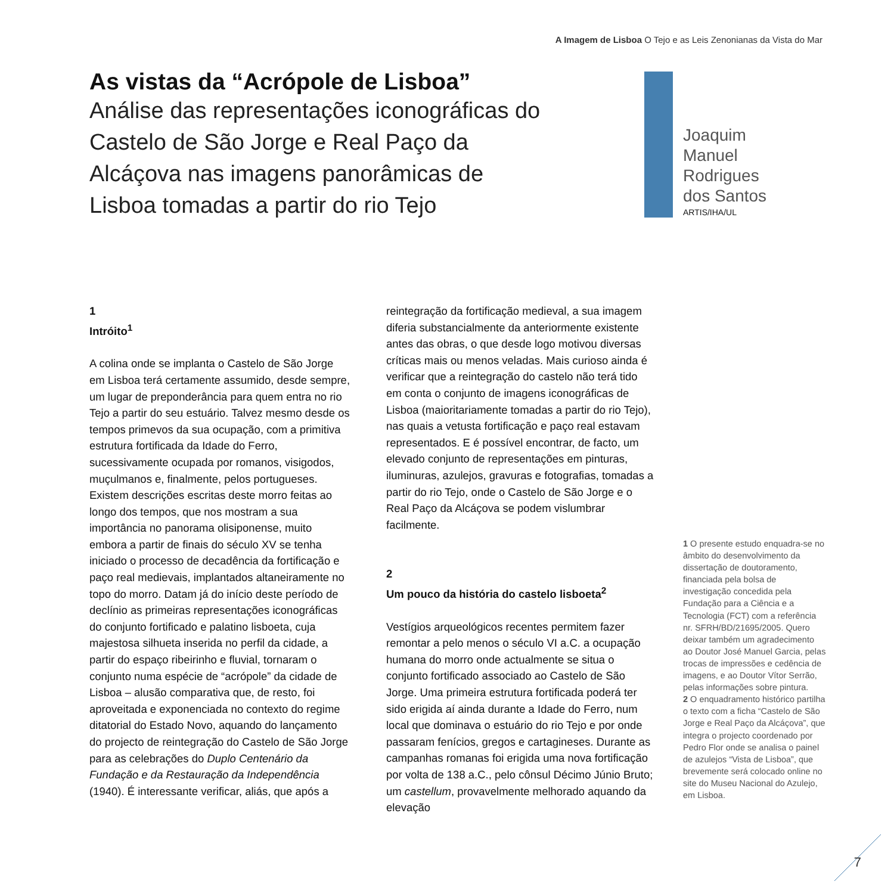A Imagem de Lisboa O Tejo e as Leis Zenonianas da Vista do Mar
As vistas da “Acrópole de Lisboa”
Análise das representações iconográficas do Castelo de São Jorge e Real Paço da Alcáçova nas imagens panorâmicas de Lisboa tomadas a partir do rio Tejo
Joaquim
Manuel
Rodrigues
dos Santos
ARTIS/IHA/UL
1
Intróito<sup>1</sup>
A colina onde se implanta o Castelo de São Jorge em Lisboa terá certamente assumido, desde sempre, um lugar de preponderância para quem entra no rio Tejo a partir do seu estuário. Talvez mesmo desde os tempos primevos da sua ocupação, com a primitiva estrutura fortificada da Idade do Ferro, sucessivamente ocupada por romanos, visigodos, muçulmanos e, finalmente, pelos portugueses. Existem descrições escritas deste morro feitas ao longo dos tempos, que nos mostram a sua importância no panorama olisiponense, muito embora a partir de finais do século XV se tenha iniciado o processo de decadência da fortificação e paço real medievais, implantados altaneiramente no topo do morro. Datam já do início deste período de declínio as primeiras representações iconográficas do conjunto fortificado e palatino lisboeta, cuja majestosa silhueta inserida no perfil da cidade, a partir do espaço ribeirinho e fluvial, tornaram o conjunto numa espécie de “acrópole” da cidade de Lisboa – alusão comparativa que, de resto, foi aproveitada e exponenciada no contexto do regime ditatorial do Estado Novo, aquando do lançamento do projecto de reintegração do Castelo de São Jorge para as celebrações do Duplo Centenário da Fundação e da Restauração da Independência (1940). É interessante verificar, aliás, que após a
reintegração da fortificação medieval, a sua imagem diferia substancialmente da anteriormente existente antes das obras, o que desde logo motivou diversas críticas mais ou menos veladas. Mais curioso ainda é verificar que a reintegração do castelo não terá tido em conta o conjunto de imagens iconográficas de Lisboa (maioritariamente tomadas a partir do rio Tejo), nas quais a vetusta fortificação e paço real estavam representados. E é possível encontrar, de facto, um elevado conjunto de representações em pinturas, iluminuras, azulejos, gravuras e fotografias, tomadas a partir do rio Tejo, onde o Castelo de São Jorge e o Real Paço da Alcáçova se podem vislumbrar facilmente.
2
Um pouco da história do castelo lisboeta<sup>2</sup>
Vestígios arqueológicos recentes permitem fazer remontar a pelo menos o século VI a.C. a ocupação humana do morro onde actualmente se situa o conjunto fortificado associado ao Castelo de São Jorge. Uma primeira estrutura fortificada poderá ter sido erigida aí ainda durante a Idade do Ferro, num local que dominava o estuário do rio Tejo e por onde passaram fenícios, gregos e cartagineses. Durante as campanhas romanas foi erigida uma nova fortificação por volta de 138 a.C., pelo cônsul Décimo Júnio Bruto; um castellum, provavelmente melhorado aquando da elevação
1 O presente estudo enquadra-se no âmbito do desenvolvimento da dissertação de doutoramento, financiada pela bolsa de investigação concedida pela Fundação para a Ciência e a Tecnologia (FCT) com a referência nr. SFRH/BD/21695/2005. Quero deixar também um agradecimento ao Doutor José Manuel Garcia, pelas trocas de impressões e cedência de imagens, e ao Doutor Vítor Serrão, pelas informações sobre pintura.
2 O enquadramento histórico partilha o texto com a ficha “Castelo de São Jorge e Real Paço da Alcáçova”, que integra o projecto coordenado por Pedro Flor onde se analisa o painel de azulejos “Vista de Lisboa”, que brevemente será colocado online no site do Museu Nacional do Azulejo, em Lisboa.
7